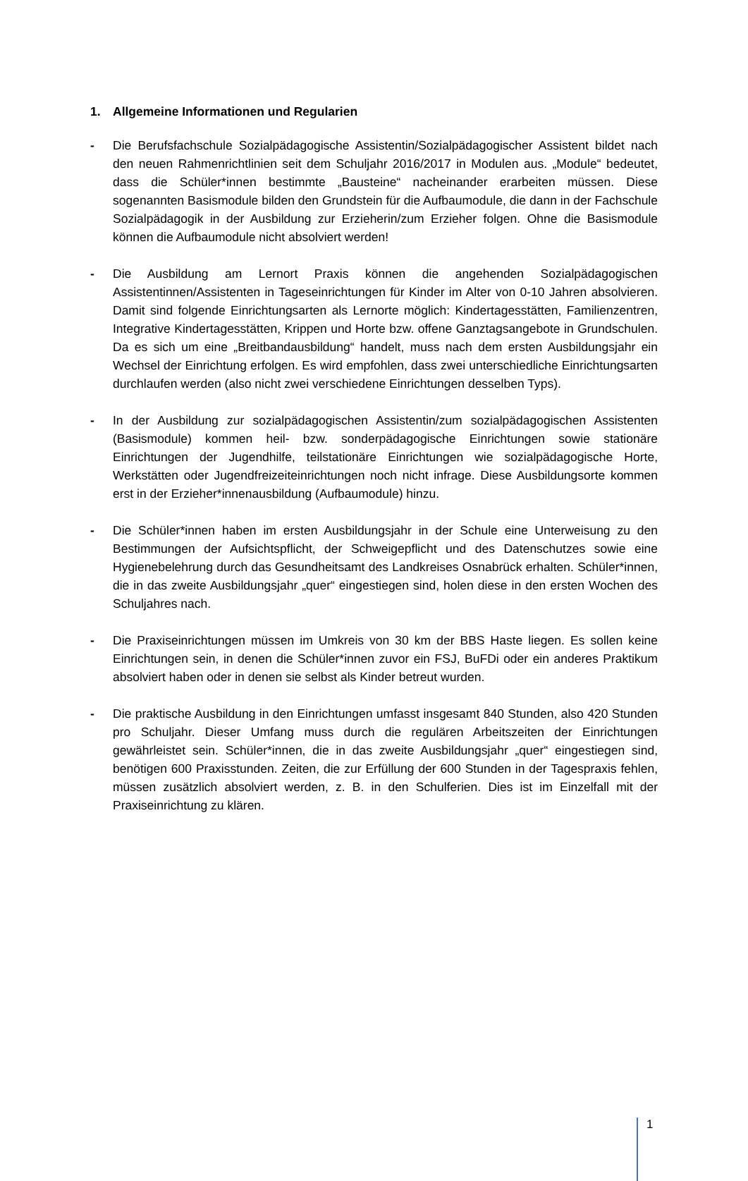1. Allgemeine Informationen und Regularien
- Die Berufsfachschule Sozialpädagogische Assistentin/Sozialpädagogischer Assistent bildet nach den neuen Rahmenrichtlinien seit dem Schuljahr 2016/2017 in Modulen aus. „Module“ bedeutet, dass die Schüler*innen bestimmte „Bausteine“ nacheinander erarbeiten müssen. Diese sogenannten Basismodule bilden den Grundstein für die Aufbaumodule, die dann in der Fachschule Sozialpädagogik in der Ausbildung zur Erzieherin/zum Erzieher folgen. Ohne die Basismodule können die Aufbaumodule nicht absolviert werden!
- Die Ausbildung am Lernort Praxis können die angehenden Sozialpädagogischen Assistentinnen/Assistenten in Tageseinrichtungen für Kinder im Alter von 0-10 Jahren absolvieren. Damit sind folgende Einrichtungsarten als Lernorte möglich: Kindertagesstätten, Familienzentren, Integrative Kindertagesstätten, Krippen und Horte bzw. offene Ganztagsangebote in Grundschulen. Da es sich um eine „Breitbandausbildung“ handelt, muss nach dem ersten Ausbildungsjahr ein Wechsel der Einrichtung erfolgen. Es wird empfohlen, dass zwei unterschiedliche Einrichtungsarten durchlaufen werden (also nicht zwei verschiedene Einrichtungen desselben Typs).
- In der Ausbildung zur sozialpädagogischen Assistentin/zum sozialpädagogischen Assistenten (Basismodule) kommen heil- bzw. sonderpädagogische Einrichtungen sowie stationäre Einrichtungen der Jugendhilfe, teilstationäre Einrichtungen wie sozialpädagogische Horte, Werkstätten oder Jugendfreizeiteinrichtungen noch nicht infrage. Diese Ausbildungsorte kommen erst in der Erzieher*innenausbildung (Aufbaumodule) hinzu.
- Die Schüler*innen haben im ersten Ausbildungsjahr in der Schule eine Unterweisung zu den Bestimmungen der Aufsichtspflicht, der Schweigepflicht und des Datenschutzes sowie eine Hygienebelehrung durch das Gesundheitsamt des Landkreises Osnabrück erhalten. Schüler*innen, die in das zweite Ausbildungsjahr „quer“ eingestiegen sind, holen diese in den ersten Wochen des Schuljahres nach.
- Die Praxiseinrichtungen müssen im Umkreis von 30 km der BBS Haste liegen. Es sollen keine Einrichtungen sein, in denen die Schüler*innen zuvor ein FSJ, BuFDi oder ein anderes Praktikum absolviert haben oder in denen sie selbst als Kinder betreut wurden.
- Die praktische Ausbildung in den Einrichtungen umfasst insgesamt 840 Stunden, also 420 Stunden pro Schuljahr. Dieser Umfang muss durch die regulären Arbeitszeiten der Einrichtungen gewährleistet sein. Schüler*innen, die in das zweite Ausbildungsjahr „quer“ eingestiegen sind, benötigen 600 Praxisstunden. Zeiten, die zur Erfüllung der 600 Stunden in der Tagespraxis fehlen, müssen zusätzlich absolviert werden, z. B. in den Schulferien. Dies ist im Einzelfall mit der Praxiseinrichtung zu klären.
1